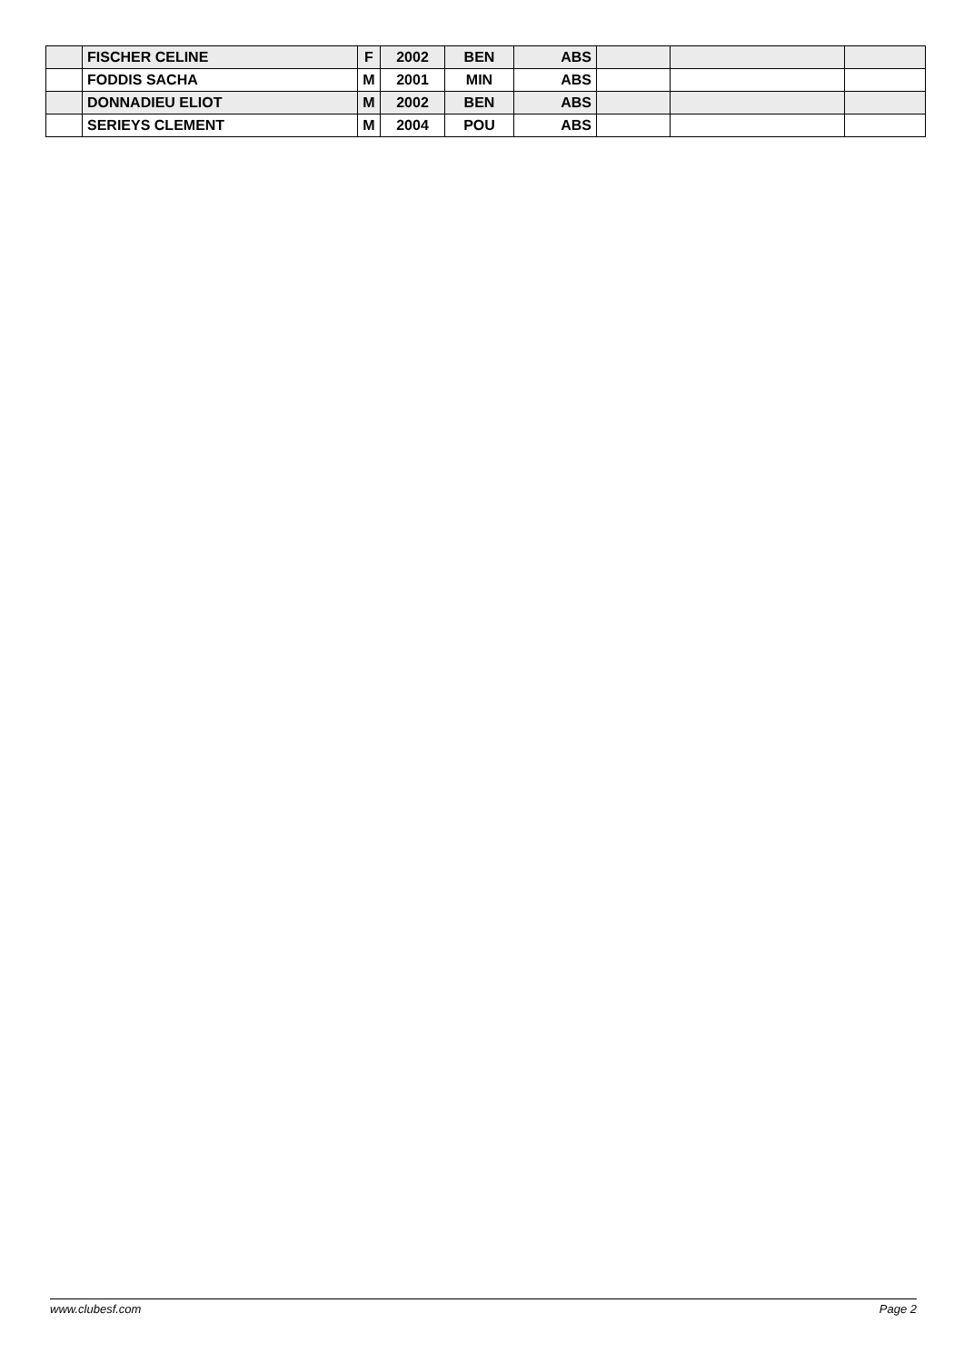| | FISCHER CELINE | F | 2002 | BEN | ABS | | | |
| | FODDIS SACHA | M | 2001 | MIN | ABS | | | |
| | DONNADIEU ELIOT | M | 2002 | BEN | ABS | | | |
| | SERIEYS CLEMENT | M | 2004 | POU | ABS | | | |
www.clubesf.com Page 2